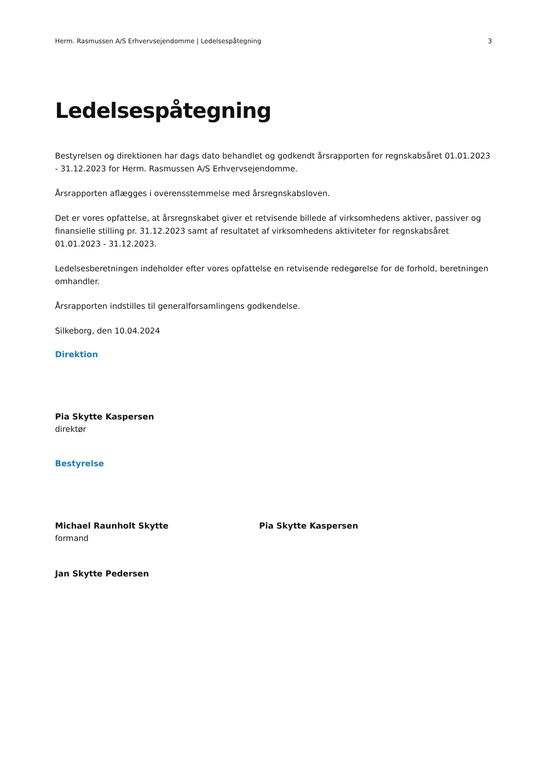Herm. Rasmussen A/S Erhvervsejendomme | Ledelsespåtegning 3
Ledelsespåtegning
Bestyrelsen og direktionen har dags dato behandlet og godkendt årsrapporten for regnskabsåret 01.01.2023 - 31.12.2023 for Herm. Rasmussen A/S Erhvervsejendomme.
Årsrapporten aflægges i overensstemmelse med årsregnskabsloven.
Det er vores opfattelse, at årsregnskabet giver et retvisende billede af virksomhedens aktiver, passiver og finansielle stilling pr. 31.12.2023 samt af resultatet af virksomhedens aktiviteter for regnskabsåret 01.01.2023 - 31.12.2023.
Ledelsesberetningen indeholder efter vores opfattelse en retvisende redegørelse for de forhold, beretningen omhandler.
Årsrapporten indstilles til generalforsamlingens godkendelse.
Silkeborg, den 10.04.2024
Direktion
Pia Skytte Kaspersen
direktør
Bestyrelse
Michael Raunholt Skytte
formand
Pia Skytte Kaspersen
Jan Skytte Pedersen